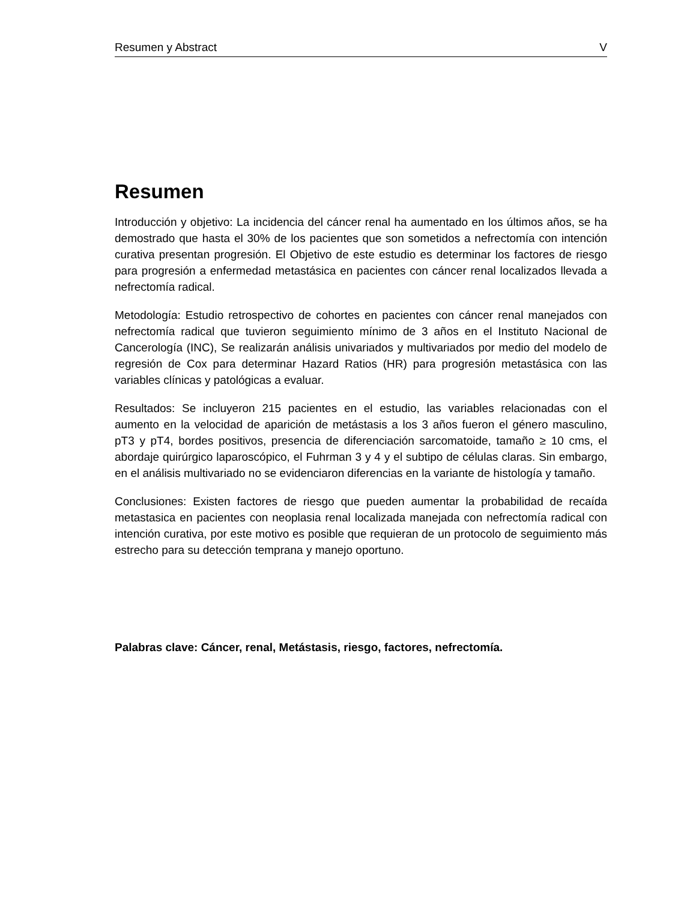Resumen y Abstract V
Resumen
Introducción y objetivo: La incidencia del cáncer renal ha aumentado en los últimos años, se ha demostrado que hasta el 30% de los pacientes que son sometidos a nefrectomía con intención curativa presentan progresión. El Objetivo de este estudio es determinar los factores de riesgo para progresión a enfermedad metastásica en pacientes con cáncer renal localizados llevada a nefrectomía radical.
Metodología: Estudio retrospectivo de cohortes en pacientes con cáncer renal manejados con nefrectomía radical que tuvieron seguimiento mínimo de 3 años en el Instituto Nacional de Cancerología (INC), Se realizarán análisis univariados y multivariados por medio del modelo de regresión de Cox para determinar Hazard Ratios (HR) para progresión metastásica con las variables clínicas y patológicas a evaluar.
Resultados: Se incluyeron 215 pacientes en el estudio, las variables relacionadas con el aumento en la velocidad de aparición de metástasis a los 3 años fueron el género masculino, pT3 y pT4, bordes positivos, presencia de diferenciación sarcomatoide, tamaño ≥ 10 cms, el abordaje quirúrgico laparoscópico, el Fuhrman 3 y 4 y el subtipo de células claras. Sin embargo, en el análisis multivariado no se evidenciaron diferencias en la variante de histología y tamaño.
Conclusiones: Existen factores de riesgo que pueden aumentar la probabilidad de recaída metastasica en pacientes con neoplasia renal localizada manejada con nefrectomía radical con intención curativa, por este motivo es posible que requieran de un protocolo de seguimiento más estrecho para su detección temprana y manejo oportuno.
Palabras clave: Cáncer, renal, Metástasis, riesgo, factores, nefrectomía.